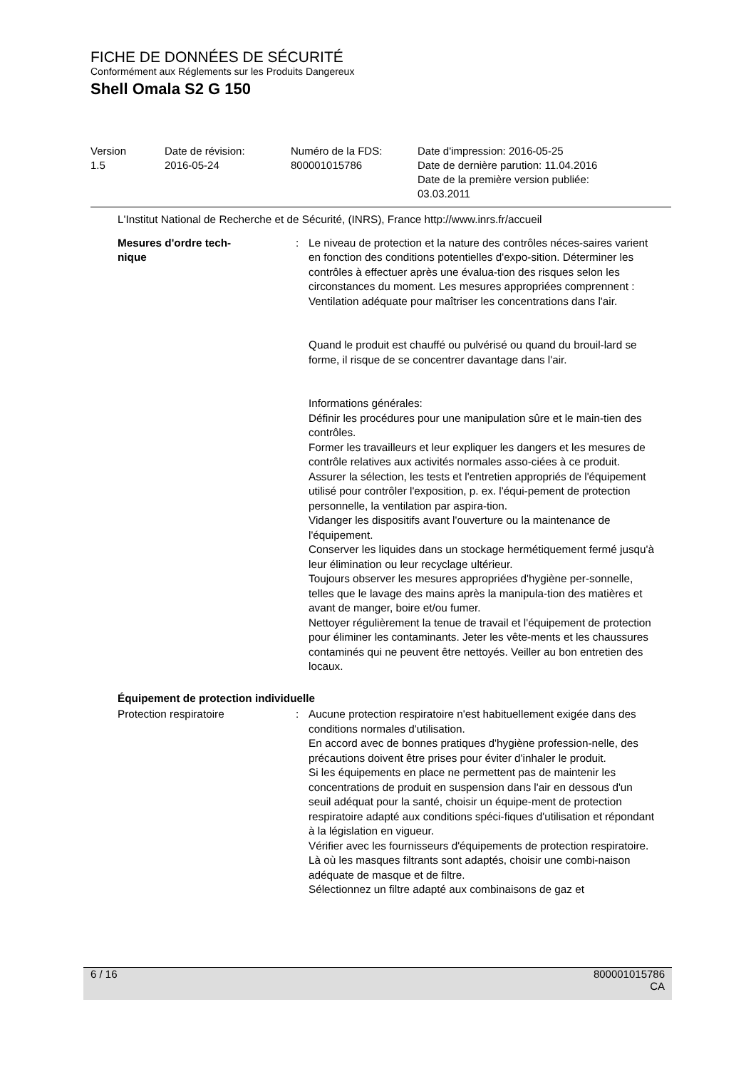FICHE DE DONNÉES DE SÉCURITÉ
Conformément aux Réglements sur les Produits Dangereux
Shell Omala S2 G 150
Version
1.5
Date de révision:
2016-05-24
Numéro de la FDS:
800001015786
Date d'impression: 2016-05-25
Date de dernière parution: 11.04.2016
Date de la première version publiée:
03.03.2011
L'Institut National de Recherche et de Sécurité, (INRS), France http://www.inrs.fr/accueil
Mesures d'ordre tech-
nique
: Le niveau de protection et la nature des contrôles néces-saires varient en fonction des conditions potentielles d'expo-sition. Déterminer les contrôles à effectuer après une évalua-tion des risques selon les circonstances du moment. Les mesures appropriées comprennent :
Ventilation adéquate pour maîtriser les concentrations dans l'air.
Quand le produit est chauffé ou pulvérisé ou quand du brouil-lard se forme, il risque de se concentrer davantage dans l'air.
Informations générales:
Définir les procédures pour une manipulation sûre et le main-tien des contrôles.
Former les travailleurs et leur expliquer les dangers et les mesures de contrôle relatives aux activités normales asso-ciées à ce produit.
Assurer la sélection, les tests et l'entretien appropriés de l'équipement utilisé pour contrôler l'exposition, p. ex. l'équi-pement de protection personnelle, la ventilation par aspira-tion.
Vidanger les dispositifs avant l'ouverture ou la maintenance de l'équipement.
Conserver les liquides dans un stockage hermétiquement fermé jusqu'à leur élimination ou leur recyclage ultérieur.
Toujours observer les mesures appropriées d'hygiène per-sonnelle, telles que le lavage des mains après la manipula-tion des matières et avant de manger, boire et/ou fumer.
Nettoyer régulièrement la tenue de travail et l'équipement de protection pour éliminer les contaminants. Jeter les vête-ments et les chaussures contaminés qui ne peuvent être nettoyés. Veiller au bon entretien des locaux.
Équipement de protection individuelle
Protection respiratoire : Aucune protection respiratoire n'est habituellement exigée dans des conditions normales d'utilisation.
En accord avec de bonnes pratiques d'hygiène profession-nelle, des précautions doivent être prises pour éviter d'inhaler le produit.
Si les équipements en place ne permettent pas de maintenir les concentrations de produit en suspension dans l'air en dessous d'un seuil adéquat pour la santé, choisir un équipe-ment de protection respiratoire adapté aux conditions spéci-fiques d'utilisation et répondant à la législation en vigueur.
Vérifier avec les fournisseurs d'équipements de protection respiratoire.
Là où les masques filtrants sont adaptés, choisir une combi-naison adéquate de masque et de filtre.
Sélectionnez un filtre adapté aux combinaisons de gaz et
6 / 16 800001015786
CA